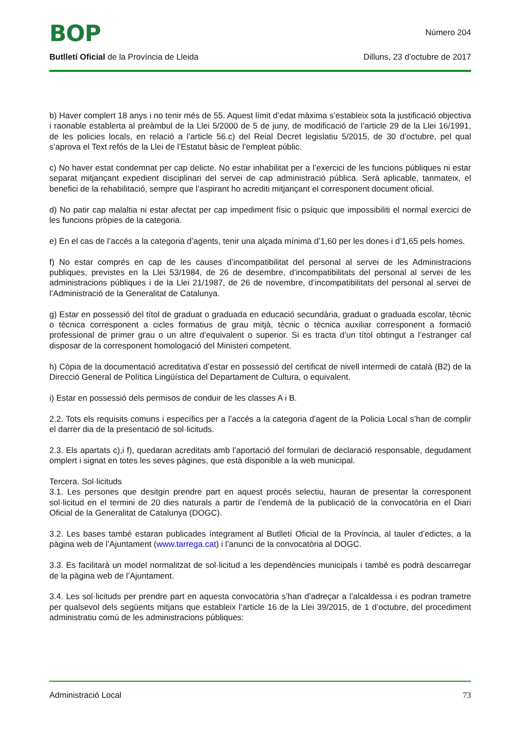BOP
Número 204
Butlletí Oficial de la Província de Lleida Dilluns, 23 d’octubre de 2017
b) Haver complert 18 anys i no tenir més de 55. Aquest límit d’edat màxima s’estableix sota la justificació objectiva i raonable establerta al preàmbul de la Llei 5/2000 de 5 de juny, de modificació de l’article 29 de la Llei 16/1991, de les policies locals, en relació a l’article 56.c) del Reial Decret legislatiu 5/2015, de 30 d’octubre, pel qual s’aprova el Text refós de la Llei de l’Estatut bàsic de l’empleat públic.
c) No haver estat condemnat per cap delicte. No estar inhabilitat per a l’exercici de les funcions públiques ni estar separat mitjançant expedient disciplinari del servei de cap administració pública. Serà aplicable, tanmateix, el benefici de la rehabilitació, sempre que l’aspirant ho acrediti mitjançant el corresponent document oficial.
d) No patir cap malaltia ni estar afectat per cap impediment físic o psíquic que impossibiliti el normal exercici de les funcions pròpies de la categoria.
e) En el cas de l’accés a la categoria d’agents, tenir una alçada mínima d’1,60 per les dones i d’1,65 pels homes.
f) No estar comprés en cap de les causes d’incompatibilitat del personal al servei de les Administracions publiques, previstes en la Llei 53/1984, de 26 de desembre, d’incompatibilitats del personal al servei de les administracions públiques i de la Llei 21/1987, de 26 de novembre, d’incompatibilitats del personal al servei de l’Administració de la Generalitat de Catalunya.
g) Estar en possessió del títol de graduat o graduada en educació secundària, graduat o graduada escolar, tècnic o tècnica corresponent a cicles formatius de grau mitjà, tècnic o tècnica auxiliar corresponent a formació professional de primer grau o un altre d’equivalent o superior. Si es tracta d’un títol obtingut a l’estranger cal disposar de la corresponent homologació del Ministeri competent.
h) Còpia de la documentació acreditativa d’estar en possessió del certificat de nivell intermedi de català (B2) de la Direcció General de Política Lingüística del Departament de Cultura, o equivalent.
i) Estar en possessió dels permisos de conduir de les classes A i B.
2.2. Tots els requisits comuns i específics per a l’accés a la categoria d’agent de la Policia Local s’han de complir el darrer dia de la presentació de sol·licituds.
2.3. Els apartats c),i f), quedaran acreditats amb l’aportació del formulari de declaració responsable, degudament omplert i signat en totes les seves pàgines, que està disponible a la web municipal.
Tercera. Sol·licituds
3.1. Les persones que desitgin prendre part en aquest procés selectiu, hauran de presentar la corresponent sol·licitud en el termini de 20 dies naturals a partir de l’endemà de la publicació de la convocatòria en el Diari Oficial de la Generalitat de Catalunya (DOGC).
3.2. Les bases també estaran publicades íntegrament al Butlletí Oficial de la Província, al tauler d’edictes, a la pàgina web de l’Ajuntament (www.tarrega.cat) i l’anunci de la convocatòria al DOGC.
3.3. Es facilitarà un model normalitzat de sol·licitud a les dependències municipals i també es podrà descarregar de la pàgina web de l’Ajuntament.
3.4. Les sol·licituds per prendre part en aquesta convocatòria s’han d’adreçar a l’alcaldessa i es podran trametre per qualsevol dels següents mitjans que estableix l’article 16 de la Llei 39/2015, de 1 d’octubre, del procediment administratiu comú de les administracions públiques:
Administració Local 73